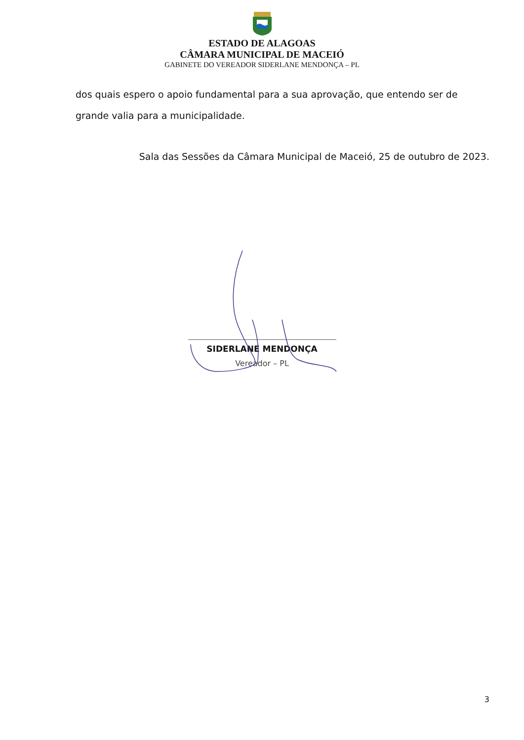ESTADO DE ALAGOAS
CÂMARA MUNICIPAL DE MACEIÓ
GABINETE DO VEREADOR SIDERLANE MENDONÇA – PL
dos quais espero o apoio fundamental para a sua aprovação, que entendo ser de grande valia para a municipalidade.
Sala das Sessões da Câmara Municipal de Maceió, 25 de outubro de 2023.
SIDERLANE MENDONÇA
Vereador – PL
3